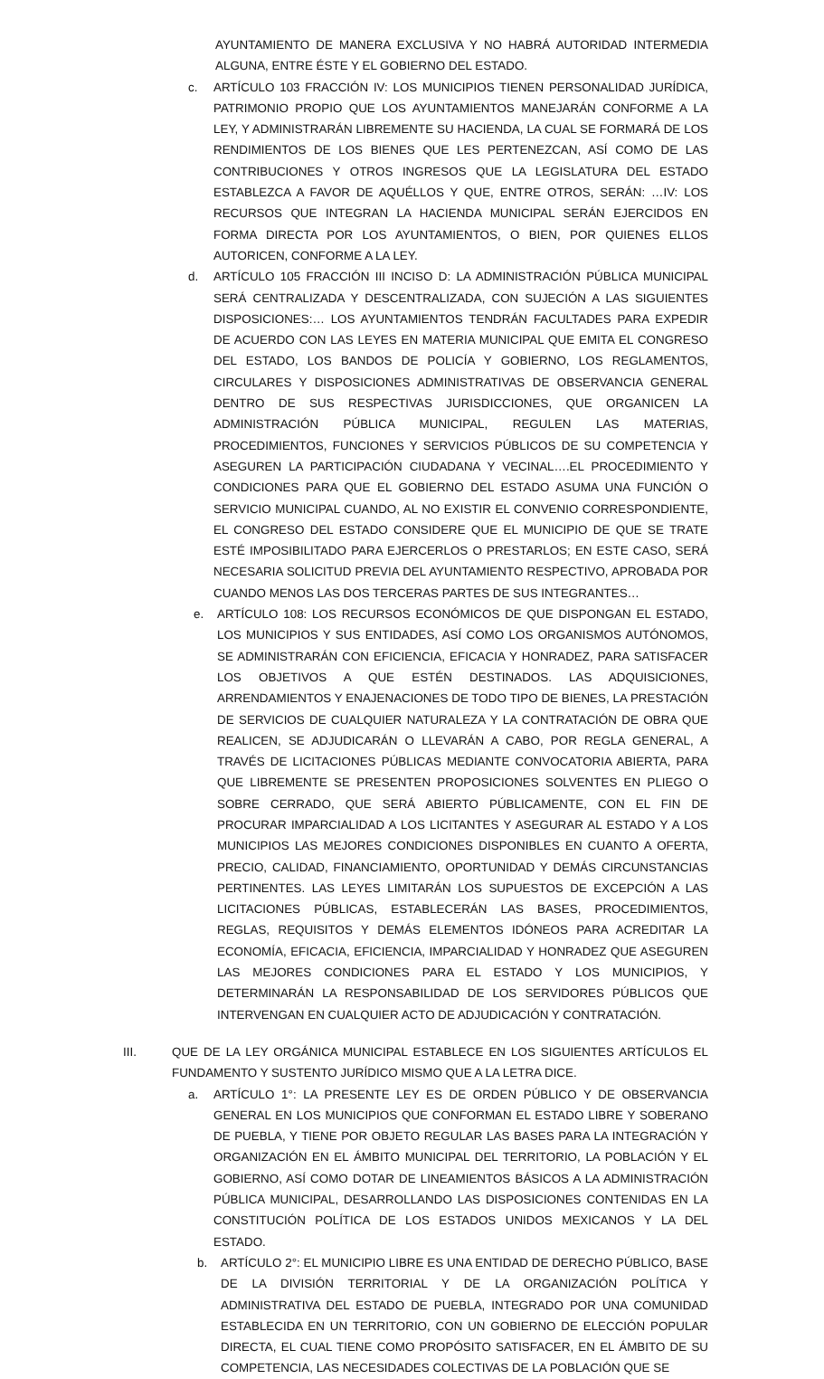AYUNTAMIENTO DE MANERA EXCLUSIVA Y NO HABRÁ AUTORIDAD INTERMEDIA ALGUNA, ENTRE ÉSTE Y EL GOBIERNO DEL ESTADO.
c. ARTÍCULO 103 FRACCIÓN IV: LOS MUNICIPIOS TIENEN PERSONALIDAD JURÍDICA, PATRIMONIO PROPIO QUE LOS AYUNTAMIENTOS MANEJARÁN CONFORME A LA LEY, Y ADMINISTRARÁN LIBREMENTE SU HACIENDA, LA CUAL SE FORMARÁ DE LOS RENDIMIENTOS DE LOS BIENES QUE LES PERTENEZCAN, ASÍ COMO DE LAS CONTRIBUCIONES Y OTROS INGRESOS QUE LA LEGISLATURA DEL ESTADO ESTABLEZCA A FAVOR DE AQUÉLLOS Y QUE, ENTRE OTROS, SERÁN: …IV: LOS RECURSOS QUE INTEGRAN LA HACIENDA MUNICIPAL SERÁN EJERCIDOS EN FORMA DIRECTA POR LOS AYUNTAMIENTOS, O BIEN, POR QUIENES ELLOS AUTORICEN, CONFORME A LA LEY.
d. ARTÍCULO 105 FRACCIÓN III INCISO D: LA ADMINISTRACIÓN PÚBLICA MUNICIPAL SERÁ CENTRALIZADA Y DESCENTRALIZADA, CON SUJECIÓN A LAS SIGUIENTES DISPOSICIONES:… LOS AYUNTAMIENTOS TENDRÁN FACULTADES PARA EXPEDIR DE ACUERDO CON LAS LEYES EN MATERIA MUNICIPAL QUE EMITA EL CONGRESO DEL ESTADO, LOS BANDOS DE POLICÍA Y GOBIERNO, LOS REGLAMENTOS, CIRCULARES Y DISPOSICIONES ADMINISTRATIVAS DE OBSERVANCIA GENERAL DENTRO DE SUS RESPECTIVAS JURISDICCIONES, QUE ORGANICEN LA ADMINISTRACIÓN PÚBLICA MUNICIPAL, REGULEN LAS MATERIAS, PROCEDIMIENTOS, FUNCIONES Y SERVICIOS PÚBLICOS DE SU COMPETENCIA Y ASEGUREN LA PARTICIPACIÓN CIUDADANA Y VECINAL….EL PROCEDIMIENTO Y CONDICIONES PARA QUE EL GOBIERNO DEL ESTADO ASUMA UNA FUNCIÓN O SERVICIO MUNICIPAL CUANDO, AL NO EXISTIR EL CONVENIO CORRESPONDIENTE, EL CONGRESO DEL ESTADO CONSIDERE QUE EL MUNICIPIO DE QUE SE TRATE ESTÉ IMPOSIBILITADO PARA EJERCERLOS O PRESTARLOS; EN ESTE CASO, SERÁ NECESARIA SOLICITUD PREVIA DEL AYUNTAMIENTO RESPECTIVO, APROBADA POR CUANDO MENOS LAS DOS TERCERAS PARTES DE SUS INTEGRANTES…
e. ARTÍCULO 108: LOS RECURSOS ECONÓMICOS DE QUE DISPONGAN EL ESTADO, LOS MUNICIPIOS Y SUS ENTIDADES, ASÍ COMO LOS ORGANISMOS AUTÓNOMOS, SE ADMINISTRARÁN CON EFICIENCIA, EFICACIA Y HONRADEZ, PARA SATISFACER LOS OBJETIVOS A QUE ESTÉN DESTINADOS. LAS ADQUISICIONES, ARRENDAMIENTOS Y ENAJENACIONES DE TODO TIPO DE BIENES, LA PRESTACIÓN DE SERVICIOS DE CUALQUIER NATURALEZA Y LA CONTRATACIÓN DE OBRA QUE REALICEN, SE ADJUDICARÁN O LLEVARÁN A CABO, POR REGLA GENERAL, A TRAVÉS DE LICITACIONES PÚBLICAS MEDIANTE CONVOCATORIA ABIERTA, PARA QUE LIBREMENTE SE PRESENTEN PROPOSICIONES SOLVENTES EN PLIEGO O SOBRE CERRADO, QUE SERÁ ABIERTO PÚBLICAMENTE, CON EL FIN DE PROCURAR IMPARCIALIDAD A LOS LICITANTES Y ASEGURAR AL ESTADO Y A LOS MUNICIPIOS LAS MEJORES CONDICIONES DISPONIBLES EN CUANTO A OFERTA, PRECIO, CALIDAD, FINANCIAMIENTO, OPORTUNIDAD Y DEMÁS CIRCUNSTANCIAS PERTINENTES. LAS LEYES LIMITARÁN LOS SUPUESTOS DE EXCEPCIÓN A LAS LICITACIONES PÚBLICAS, ESTABLECERÁN LAS BASES, PROCEDIMIENTOS, REGLAS, REQUISITOS Y DEMÁS ELEMENTOS IDÓNEOS PARA ACREDITAR LA ECONOMÍA, EFICACIA, EFICIENCIA, IMPARCIALIDAD Y HONRADEZ QUE ASEGUREN LAS MEJORES CONDICIONES PARA EL ESTADO Y LOS MUNICIPIOS, Y DETERMINARÁN LA RESPONSABILIDAD DE LOS SERVIDORES PÚBLICOS QUE INTERVENGAN EN CUALQUIER ACTO DE ADJUDICACIÓN Y CONTRATACIÓN.
III. QUE DE LA LEY ORGÁNICA MUNICIPAL ESTABLECE EN LOS SIGUIENTES ARTÍCULOS EL FUNDAMENTO Y SUSTENTO JURÍDICO MISMO QUE A LA LETRA DICE.
a. ARTÍCULO 1°: LA PRESENTE LEY ES DE ORDEN PÚBLICO Y DE OBSERVANCIA GENERAL EN LOS MUNICIPIOS QUE CONFORMAN EL ESTADO LIBRE Y SOBERANO DE PUEBLA, Y TIENE POR OBJETO REGULAR LAS BASES PARA LA INTEGRACIÓN Y ORGANIZACIÓN EN EL ÁMBITO MUNICIPAL DEL TERRITORIO, LA POBLACIÓN Y EL GOBIERNO, ASÍ COMO DOTAR DE LINEAMIENTOS BÁSICOS A LA ADMINISTRACIÓN PÚBLICA MUNICIPAL, DESARROLLANDO LAS DISPOSICIONES CONTENIDAS EN LA CONSTITUCIÓN POLÍTICA DE LOS ESTADOS UNIDOS MEXICANOS Y LA DEL ESTADO.
b. ARTÍCULO 2°: EL MUNICIPIO LIBRE ES UNA ENTIDAD DE DERECHO PÚBLICO, BASE DE LA DIVISIÓN TERRITORIAL Y DE LA ORGANIZACIÓN POLÍTICA Y ADMINISTRATIVA DEL ESTADO DE PUEBLA, INTEGRADO POR UNA COMUNIDAD ESTABLECIDA EN UN TERRITORIO, CON UN GOBIERNO DE ELECCIÓN POPULAR DIRECTA, EL CUAL TIENE COMO PROPÓSITO SATISFACER, EN EL ÁMBITO DE SU COMPETENCIA, LAS NECESIDADES COLECTIVAS DE LA POBLACIÓN QUE SE